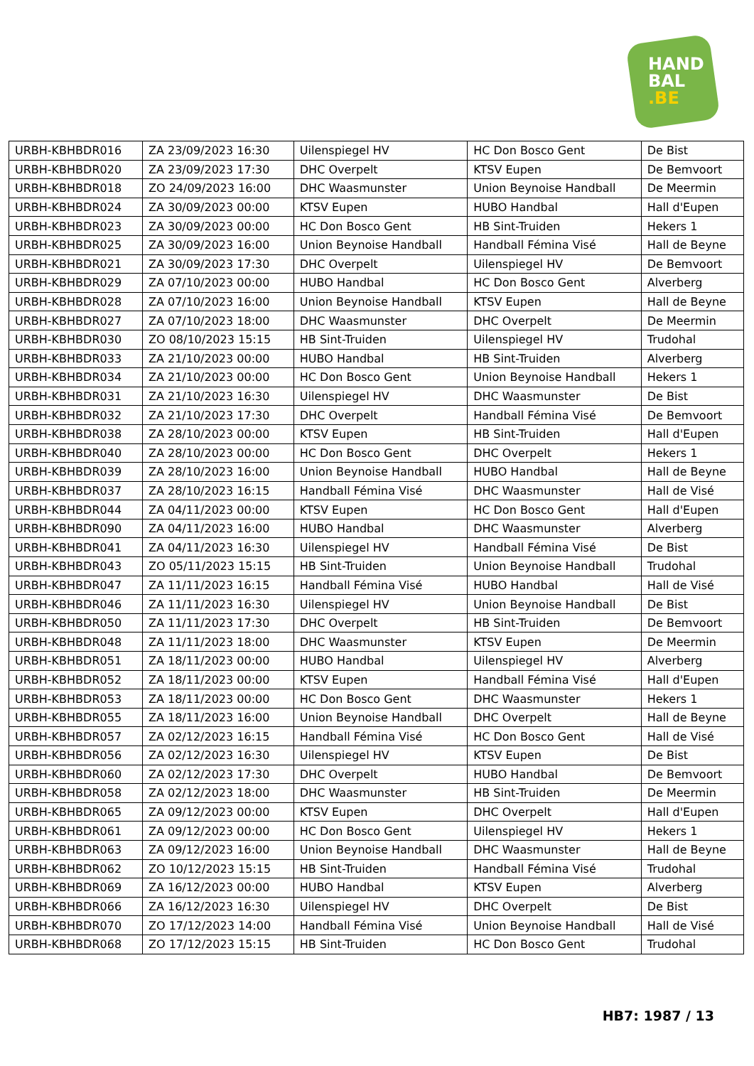HAND
BAL
.BE
| URBH-KBHBDR016 | ZA 23/09/2023 16:30 | Uilenspiegel HV | HC Don Bosco Gent | De Bist |
| URBH-KBHBDR020 | ZA 23/09/2023 17:30 | DHC Overpelt | KTSV Eupen | De Bemvoort |
| URBH-KBHBDR018 | ZO 24/09/2023 16:00 | DHC Waasmunster | Union Beynoise Handball | De Meermin |
| URBH-KBHBDR024 | ZA 30/09/2023 00:00 | KTSV Eupen | HUBO Handbal | Hall d'Eupen |
| URBH-KBHBDR023 | ZA 30/09/2023 00:00 | HC Don Bosco Gent | HB Sint-Truiden | Hekers 1 |
| URBH-KBHBDR025 | ZA 30/09/2023 16:00 | Union Beynoise Handball | Handball Fémina Visé | Hall de Beyne |
| URBH-KBHBDR021 | ZA 30/09/2023 17:30 | DHC Overpelt | Uilenspiegel HV | De Bemvoort |
| URBH-KBHBDR029 | ZA 07/10/2023 00:00 | HUBO Handbal | HC Don Bosco Gent | Alverberg |
| URBH-KBHBDR028 | ZA 07/10/2023 16:00 | Union Beynoise Handball | KTSV Eupen | Hall de Beyne |
| URBH-KBHBDR027 | ZA 07/10/2023 18:00 | DHC Waasmunster | DHC Overpelt | De Meermin |
| URBH-KBHBDR030 | ZO 08/10/2023 15:15 | HB Sint-Truiden | Uilenspiegel HV | Trudohal |
| URBH-KBHBDR033 | ZA 21/10/2023 00:00 | HUBO Handbal | HB Sint-Truiden | Alverberg |
| URBH-KBHBDR034 | ZA 21/10/2023 00:00 | HC Don Bosco Gent | Union Beynoise Handball | Hekers 1 |
| URBH-KBHBDR031 | ZA 21/10/2023 16:30 | Uilenspiegel HV | DHC Waasmunster | De Bist |
| URBH-KBHBDR032 | ZA 21/10/2023 17:30 | DHC Overpelt | Handball Fémina Visé | De Bemvoort |
| URBH-KBHBDR038 | ZA 28/10/2023 00:00 | KTSV Eupen | HB Sint-Truiden | Hall d'Eupen |
| URBH-KBHBDR040 | ZA 28/10/2023 00:00 | HC Don Bosco Gent | DHC Overpelt | Hekers 1 |
| URBH-KBHBDR039 | ZA 28/10/2023 16:00 | Union Beynoise Handball | HUBO Handbal | Hall de Beyne |
| URBH-KBHBDR037 | ZA 28/10/2023 16:15 | Handball Fémina Visé | DHC Waasmunster | Hall de Visé |
| URBH-KBHBDR044 | ZA 04/11/2023 00:00 | KTSV Eupen | HC Don Bosco Gent | Hall d'Eupen |
| URBH-KBHBDR090 | ZA 04/11/2023 16:00 | HUBO Handbal | DHC Waasmunster | Alverberg |
| URBH-KBHBDR041 | ZA 04/11/2023 16:30 | Uilenspiegel HV | Handball Fémina Visé | De Bist |
| URBH-KBHBDR043 | ZO 05/11/2023 15:15 | HB Sint-Truiden | Union Beynoise Handball | Trudohal |
| URBH-KBHBDR047 | ZA 11/11/2023 16:15 | Handball Fémina Visé | HUBO Handbal | Hall de Visé |
| URBH-KBHBDR046 | ZA 11/11/2023 16:30 | Uilenspiegel HV | Union Beynoise Handball | De Bist |
| URBH-KBHBDR050 | ZA 11/11/2023 17:30 | DHC Overpelt | HB Sint-Truiden | De Bemvoort |
| URBH-KBHBDR048 | ZA 11/11/2023 18:00 | DHC Waasmunster | KTSV Eupen | De Meermin |
| URBH-KBHBDR051 | ZA 18/11/2023 00:00 | HUBO Handbal | Uilenspiegel HV | Alverberg |
| URBH-KBHBDR052 | ZA 18/11/2023 00:00 | KTSV Eupen | Handball Fémina Visé | Hall d'Eupen |
| URBH-KBHBDR053 | ZA 18/11/2023 00:00 | HC Don Bosco Gent | DHC Waasmunster | Hekers 1 |
| URBH-KBHBDR055 | ZA 18/11/2023 16:00 | Union Beynoise Handball | DHC Overpelt | Hall de Beyne |
| URBH-KBHBDR057 | ZA 02/12/2023 16:15 | Handball Fémina Visé | HC Don Bosco Gent | Hall de Visé |
| URBH-KBHBDR056 | ZA 02/12/2023 16:30 | Uilenspiegel HV | KTSV Eupen | De Bist |
| URBH-KBHBDR060 | ZA 02/12/2023 17:30 | DHC Overpelt | HUBO Handbal | De Bemvoort |
| URBH-KBHBDR058 | ZA 02/12/2023 18:00 | DHC Waasmunster | HB Sint-Truiden | De Meermin |
| URBH-KBHBDR065 | ZA 09/12/2023 00:00 | KTSV Eupen | DHC Overpelt | Hall d'Eupen |
| URBH-KBHBDR061 | ZA 09/12/2023 00:00 | HC Don Bosco Gent | Uilenspiegel HV | Hekers 1 |
| URBH-KBHBDR063 | ZA 09/12/2023 16:00 | Union Beynoise Handball | DHC Waasmunster | Hall de Beyne |
| URBH-KBHBDR062 | ZO 10/12/2023 15:15 | HB Sint-Truiden | Handball Fémina Visé | Trudohal |
| URBH-KBHBDR069 | ZA 16/12/2023 00:00 | HUBO Handbal | KTSV Eupen | Alverberg |
| URBH-KBHBDR066 | ZA 16/12/2023 16:30 | Uilenspiegel HV | DHC Overpelt | De Bist |
| URBH-KBHBDR070 | ZO 17/12/2023 14:00 | Handball Fémina Visé | Union Beynoise Handball | Hall de Visé |
| URBH-KBHBDR068 | ZO 17/12/2023 15:15 | HB Sint-Truiden | HC Don Bosco Gent | Trudohal |
HB7: 1987 / 13